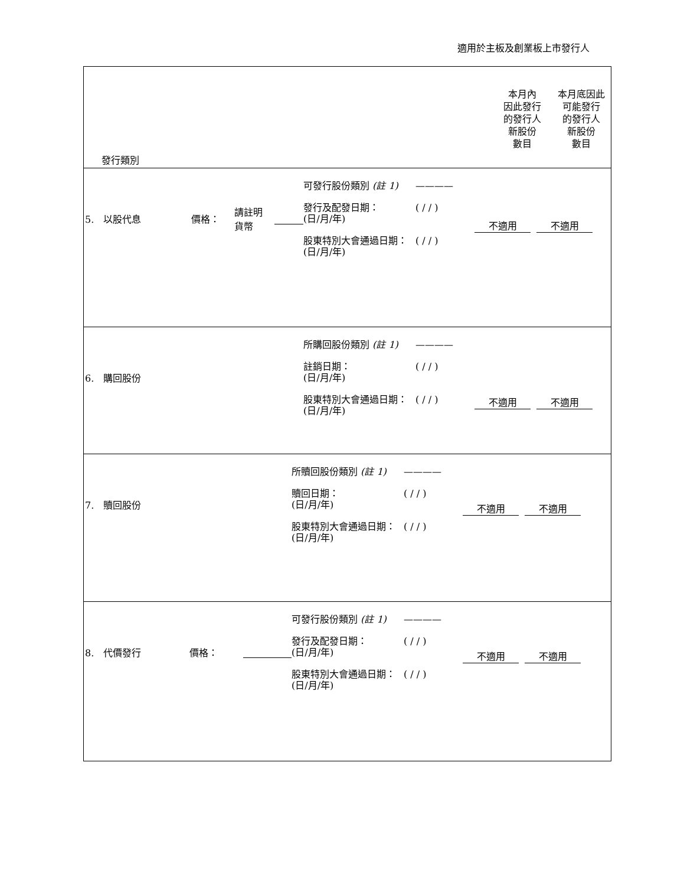適用於主板及創業板上市發行人
| 發行類別 | 本月內 因此發行 的發行人 新股份 數目 | 本月底因此 可能發行 的發行人 新股份 數目 |
| 5. 以股代息 價格： 請註明 貨幣 可發行股份類別 (註 1) ———— 發行及配發日期： (日/月/年) ( / / ) 股東特別大會通過日期： (日/月/年) ( / / ) 不適用 不適用 | | |
| 6. 購回股份 所購回股份類別 (註 1) ———— 註銷日期： (日/月/年) ( / / ) 股東特別大會通過日期： (日/月/年) ( / / ) 不適用 不適用 | | |
| 7. 贖回股份 所贖回股份類別 (註 1) ———— 贖回日期： (日/月/年) ( / / ) 股東特別大會通過日期： (日/月/年) ( / / ) 不適用 不適用 | | |
| 8. 代價發行 價格： 可發行股份類別 (註 1) ———— 發行及配發日期： (日/月/年) ( / / ) 股東特別大會通過日期： (日/月/年) ( / / ) 不適用 不適用 | | |